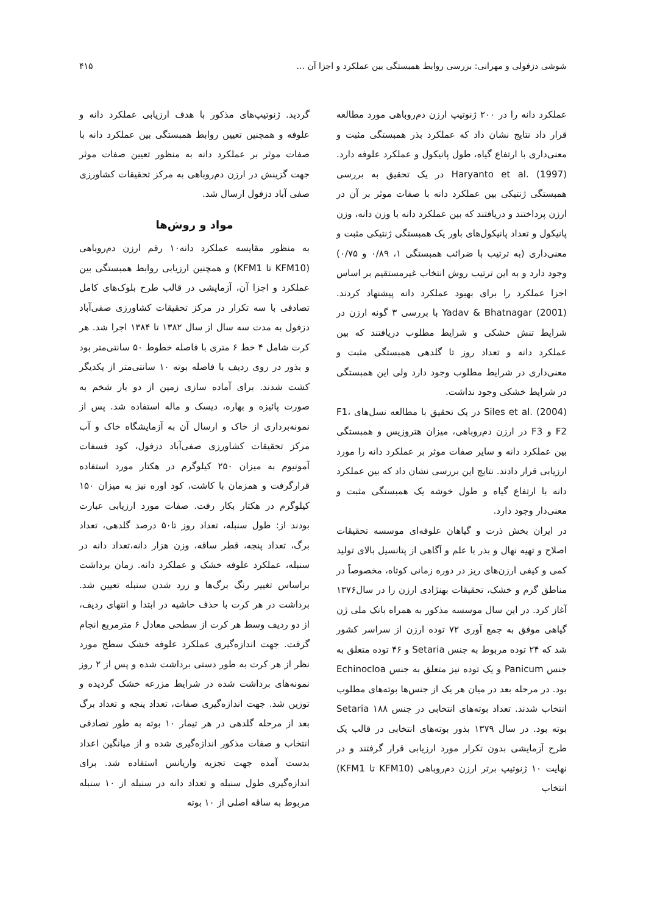شوشی دزفولی و مهرانی: بررسی روابط همبستگی بین عملکرد و اجزا آن ... ۴۱۵
عملکرد دانه را در ۲۰۰ ژنوتیپ ارزن دم‌روباهی مورد مطالعه قرار داد نتایج نشان داد که عملکرد بذر همبستگی مثبت و معنی‌داری با ارتفاع گیاه، طول پانیکول و عملکرد علوفه دارد. Haryanto et al. (1997) در یک تحقیق به بررسی همبستگی ژنتیکی بین عملکرد دانه با صفات موثر بر آن در ارزن پرداختند و دریافتند که بین عملکرد دانه با وزن دانه، وزن پانیکول و تعداد پانیکول‌های باور یک همبستگی ژنتیکی مثبت و معنی‌داری (به ترتیب با ضرائب همبستگی ۱، ۰/۸۹ و ۰/۷۵) وجود دارد و به این ترتیب روش انتخاب غیرمستقیم بر اساس اجزا عملکرد را برای بهبود عملکرد دانه پیشنهاد کردند. Yadav & Bhatnagar (2001) با بررسی ۳ گونه ارزن در شرایط تنش خشکی و شرایط مطلوب دریافتند که بین عملکرد دانه و تعداد روز تا گلدهی همبستگی مثبت و معنی‌داری در شرایط مطلوب وجود دارد ولی این همبستگی در شرایط خشکی وجود نداشت.
Siles et al. (2004) در یک تحقیق با مطالعه نسل‌های F1، F2 و F3 در ارزن دم‌روباهی، میزان هتروزیس و همبستگی بین عملکرد دانه و سایر صفات موثر بر عملکرد دانه را مورد ارزیابی قرار دادند. نتایج این بررسی نشان داد که بین عملکرد دانه با ارتفاع گیاه و طول خوشه یک همبستگی مثبت و معنی‌دار وجود دارد.
در ایران بخش ذرت و گیاهان علوفه‌ای موسسه تحقیقات اصلاح و تهیه نهال و بذر با علم و آگاهی از پتانسیل بالای تولید کمی و کیفی ارزن‌های ریز در دوره زمانی کوتاه، مخصوصاً در مناطق گرم و خشک، تحقیقات بهنژادی ارزن را در سال۱۳۷۶ آغاز کرد. در این سال موسسه مذکور به همراه بانک ملی ژن گیاهی موفق به جمع آوری ۷۲ توده ارزن از سراسر کشور شد که ۲۴ توده مربوط به جنس Setaria و ۴۶ توده متعلق به جنس Panicum و یک توده نیز متعلق به جنس Echinocloa بود. در مرحله بعد در میان هر یک از جنس‌ها بوته‌های مطلوب انتخاب شدند. تعداد بوته‌های انتخابی در جنس Setaria ۱۸۸ بوته بود. در سال ۱۳۷۹ بذور بوته‌های انتخابی در قالب یک طرح آزمایشی بدون تکرار مورد ارزیابی قرار گرفتند و در نهایت ۱۰ ژنوتیپ برتر ارزن دم‌روباهی (KFM10 تا KFM1) انتخاب
گردید. ژنوتیپ‌های مذکور با هدف ارزیابی عملکرد دانه و علوفه و همچنین تعیین روابط همبستگی بین عملکرد دانه با صفات موثر بر عملکرد دانه به منظور تعیین صفات موثر جهت گزینش در ارزن دم‌روباهی به مرکز تحقیقات کشاورزی صفی آباد دزفول ارسال شد.
مواد و روش‌ها
به منظور مقایسه عملکرد دانه۱۰ رقم ارزن دم‌روباهی (KFM10 تا KFM1) و همچنین ارزیابی روابط همبستگی بین عملکرد و اجزا آن، آزمایشی در قالب طرح بلوک‌های کامل تصادفی با سه تکرار در مرکز تحقیقات کشاورزی صفی‌آباد دزفول به مدت سه سال از سال ۱۳۸۲ تا ۱۳۸۴ اجرا شد. هر کرت شامل ۴ خط ۶ متری با فاصله خطوط ۵۰ سانتی‌متر بود و بذور در روی ردیف با فاصله بوته ۱۰ سانتی‌متر از یکدیگر کشت شدند. برای آماده سازی زمین از دو بار شخم به صورت پائیزه و بهاره، دیسک و ماله استفاده شد. پس از نمونه‌برداری از خاک و ارسال آن به آزمایشگاه خاک و آب مرکز تحقیقات کشاورزی صفی‌آباد دزفول، کود فسفات آمونیوم به میزان ۲۵۰ کیلوگرم در هکتار مورد استفاده قرارگرفت و همزمان با کاشت، کود اوره نیز به میزان ۱۵۰ کیلوگرم در هکتار بکار رفت. صفات مورد ارزیابی عبارت بودند از: طول سنبله، تعداد روز تا۵۰ درصد گلدهی، تعداد برگ، تعداد پنجه، قطر ساقه، وزن هزار دانه،تعداد دانه در سنبله، عملکرد علوفه خشک و عملکرد دانه. زمان برداشت براساس تغییر رنگ برگ‌ها و زرد شدن سنبله تعیین شد. برداشت در هر کرت با حذف حاشیه در ابتدا و انتهای ردیف، از دو ردیف وسط هر کرت از سطحی معادل ۶ مترمربع انجام گرفت. جهت اندازه‌گیری عملکرد علوفه خشک سطح مورد نظر از هر کرت به طور دستی برداشت شده و پس از ۲ روز نمونه‌های برداشت شده در شرایط مزرعه خشک گردیده و توزین شد. جهت اندازه‌گیری صفات، تعداد پنجه و تعداد برگ بعد از مرحله گلدهی در هر تیمار ۱۰ بوته به طور تصادفی انتخاب و صفات مذکور اندازه‌گیری شده و از میانگین اعداد بدست آمده جهت تجزیه واریانس استفاده شد. برای اندازه‌گیری طول سنبله و تعداد دانه در سنبله از ۱۰ سنبله مربوط به ساقه اصلی از ۱۰ بوته